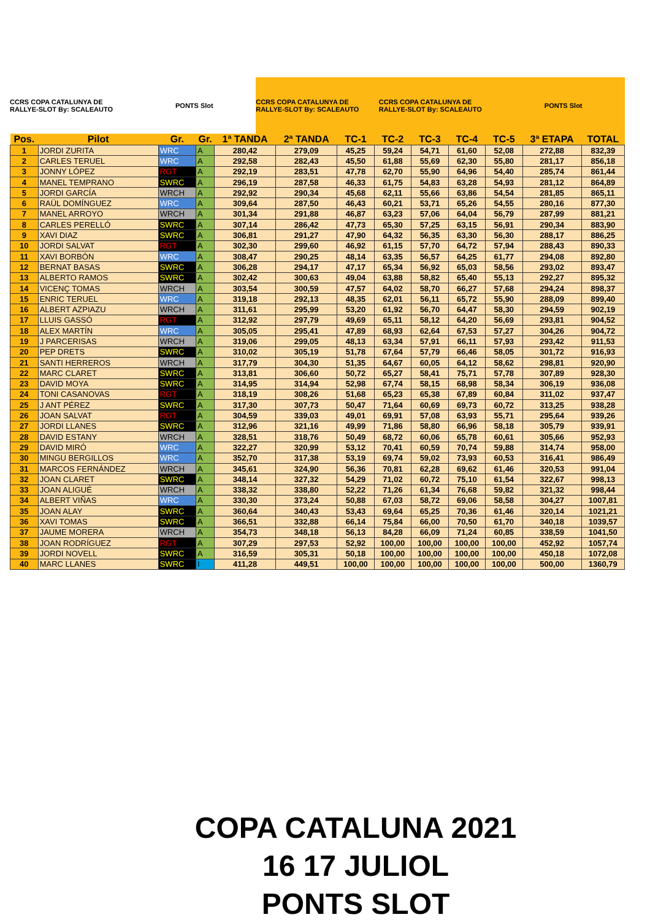CCRS COPA CATALUNYA DE RALLYE-SLOT By: SCALEAUTO
PONTS Slot CCRS COPA CATALUNYA DE RALLYE-SLOT By: SCALEAUTO
CCRS COPA CATALUNYA DE RALLYE-SLOT By: SCALEAUTO
PONTS Slot
| Pos. | Pilot | Gr. | Gr. | 1ª TANDA | 2ª TANDA | TC-1 | TC-2 | TC-3 | TC-4 | TC-5 | 3ª ETAPA | TOTAL |
| --- | --- | --- | --- | --- | --- | --- | --- | --- | --- | --- | --- | --- |
| 1 | JORDI ZURITA | WRC | A | 280,42 | 279,09 | 45,25 | 59,24 | 54,71 | 61,60 | 52,08 | 272,88 | 832,39 |
| 2 | CARLES TERUEL | WRC | A | 292,58 | 282,43 | 45,50 | 61,88 | 55,69 | 62,30 | 55,80 | 281,17 | 856,18 |
| 3 | JONNY LÓPEZ | RGT | A | 292,19 | 283,51 | 47,78 | 62,70 | 55,90 | 64,96 | 54,40 | 285,74 | 861,44 |
| 4 | MANEL TEMPRANO | SWRC | A | 296,19 | 287,58 | 46,33 | 61,75 | 54,83 | 63,28 | 54,93 | 281,12 | 864,89 |
| 5 | JORDI GARCÍA | WRCH | A | 292,92 | 290,34 | 45,68 | 62,11 | 55,66 | 63,86 | 54,54 | 281,85 | 865,11 |
| 6 | RAÜL DOMÍNGUEZ | WRC | A | 309,64 | 287,50 | 46,43 | 60,21 | 53,71 | 65,26 | 54,55 | 280,16 | 877,30 |
| 7 | MANEL ARROYO | WRCH | A | 301,34 | 291,88 | 46,87 | 63,23 | 57,06 | 64,04 | 56,79 | 287,99 | 881,21 |
| 8 | CARLES PERELLÓ | SWRC | A | 307,14 | 286,42 | 47,73 | 65,30 | 57,25 | 63,15 | 56,91 | 290,34 | 883,90 |
| 9 | XAVI DIAZ | SWRC | A | 306,81 | 291,27 | 47,90 | 64,32 | 56,35 | 63,30 | 56,30 | 288,17 | 886,25 |
| 10 | JORDI SALVAT | RGT | A | 302,30 | 299,60 | 46,92 | 61,15 | 57,70 | 64,72 | 57,94 | 288,43 | 890,33 |
| 11 | XAVI BORBÓN | WRC | A | 308,47 | 290,25 | 48,14 | 63,35 | 56,57 | 64,25 | 61,77 | 294,08 | 892,80 |
| 12 | BERNAT BASAS | SWRC | A | 306,28 | 294,17 | 47,17 | 65,34 | 56,92 | 65,03 | 58,56 | 293,02 | 893,47 |
| 13 | ALBERTO RAMOS | SWRC | A | 302,42 | 300,63 | 49,04 | 63,88 | 58,82 | 65,40 | 55,13 | 292,27 | 895,32 |
| 14 | VICENÇ TOMAS | WRCH | A | 303,54 | 300,59 | 47,57 | 64,02 | 58,70 | 66,27 | 57,68 | 294,24 | 898,37 |
| 15 | ENRIC TERUEL | WRC | A | 319,18 | 292,13 | 48,35 | 62,01 | 56,11 | 65,72 | 55,90 | 288,09 | 899,40 |
| 16 | ALBERT AZPIAZU | WRCH | A | 311,61 | 295,99 | 53,20 | 61,92 | 56,70 | 64,47 | 58,30 | 294,59 | 902,19 |
| 17 | LLUIS GASSÓ | RGT | A | 312,92 | 297,79 | 49,69 | 65,11 | 58,12 | 64,20 | 56,69 | 293,81 | 904,52 |
| 18 | ALEX MARTÍN | WRC | A | 305,05 | 295,41 | 47,89 | 68,93 | 62,64 | 67,53 | 57,27 | 304,26 | 904,72 |
| 19 | J PARCERISAS | WRCH | A | 319,06 | 299,05 | 48,13 | 63,34 | 57,91 | 66,11 | 57,93 | 293,42 | 911,53 |
| 20 | PEP DRETS | SWRC | A | 310,02 | 305,19 | 51,78 | 67,64 | 57,79 | 66,46 | 58,05 | 301,72 | 916,93 |
| 21 | SANTI HERREROS | WRCH | A | 317,79 | 304,30 | 51,35 | 64,67 | 60,05 | 64,12 | 58,62 | 298,81 | 920,90 |
| 22 | MARC CLARET | SWRC | A | 313,81 | 306,60 | 50,72 | 65,27 | 58,41 | 75,71 | 57,78 | 307,89 | 928,30 |
| 23 | DAVID MOYA | SWRC | A | 314,95 | 314,94 | 52,98 | 67,74 | 58,15 | 68,98 | 58,34 | 306,19 | 936,08 |
| 24 | TONI CASANOVAS | RGT | A | 318,19 | 308,26 | 51,68 | 65,23 | 65,38 | 67,89 | 60,84 | 311,02 | 937,47 |
| 25 | J ANT PÉREZ | SWRC | A | 317,30 | 307,73 | 50,47 | 71,64 | 60,69 | 69,73 | 60,72 | 313,25 | 938,28 |
| 26 | JOAN SALVAT | RGT | A | 304,59 | 339,03 | 49,01 | 69,91 | 57,08 | 63,93 | 55,71 | 295,64 | 939,26 |
| 27 | JORDI LLANES | SWRC | A | 312,96 | 321,16 | 49,99 | 71,86 | 58,80 | 66,96 | 58,18 | 305,79 | 939,91 |
| 28 | DAVID ESTANY | WRCH | A | 328,51 | 318,76 | 50,49 | 68,72 | 60,06 | 65,78 | 60,61 | 305,66 | 952,93 |
| 29 | DAVID MIRÓ | WRC | A | 322,27 | 320,99 | 53,12 | 70,41 | 60,59 | 70,74 | 59,88 | 314,74 | 958,00 |
| 30 | MINGU BERGILLOS | WRC | A | 352,70 | 317,38 | 53,19 | 69,74 | 59,02 | 73,93 | 60,53 | 316,41 | 986,49 |
| 31 | MARCOS FERNÁNDEZ | WRCH | A | 345,61 | 324,90 | 56,36 | 70,81 | 62,28 | 69,62 | 61,46 | 320,53 | 991,04 |
| 32 | JOAN CLARET | SWRC | A | 348,14 | 327,32 | 54,29 | 71,02 | 60,72 | 75,10 | 61,54 | 322,67 | 998,13 |
| 33 | JOAN ALIGUÉ | WRCH | A | 338,32 | 338,80 | 52,22 | 71,26 | 61,34 | 76,68 | 59,82 | 321,32 | 998,44 |
| 34 | ALBERT VIÑAS | WRC | A | 330,30 | 373,24 | 50,88 | 67,03 | 58,72 | 69,06 | 58,58 | 304,27 | 1007,81 |
| 35 | JOAN ALAY | SWRC | A | 360,64 | 340,43 | 53,43 | 69,64 | 65,25 | 70,36 | 61,46 | 320,14 | 1021,21 |
| 36 | XAVI TOMAS | SWRC | A | 366,51 | 332,88 | 66,14 | 75,84 | 66,00 | 70,50 | 61,70 | 340,18 | 1039,57 |
| 37 | JAUME MORERA | WRCH | A | 354,73 | 348,18 | 56,13 | 84,28 | 66,09 | 71,24 | 60,85 | 338,59 | 1041,50 |
| 38 | JOAN RODRÍGUEZ | RGT | A | 307,29 | 297,53 | 52,92 | 100,00 | 100,00 | 100,00 | 100,00 | 452,92 | 1057,74 |
| 39 | JORDI NOVELL | SWRC | A | 316,59 | 305,31 | 50,18 | 100,00 | 100,00 | 100,00 | 100,00 | 450,18 | 1072,08 |
| 40 | MARC LLANES | SWRC | I | 411,28 | 449,51 | 100,00 | 100,00 | 100,00 | 100,00 | 100,00 | 500,00 | 1360,79 |
COPA CATALUNA 2021
16 17 JULIOL
PONTS SLOT